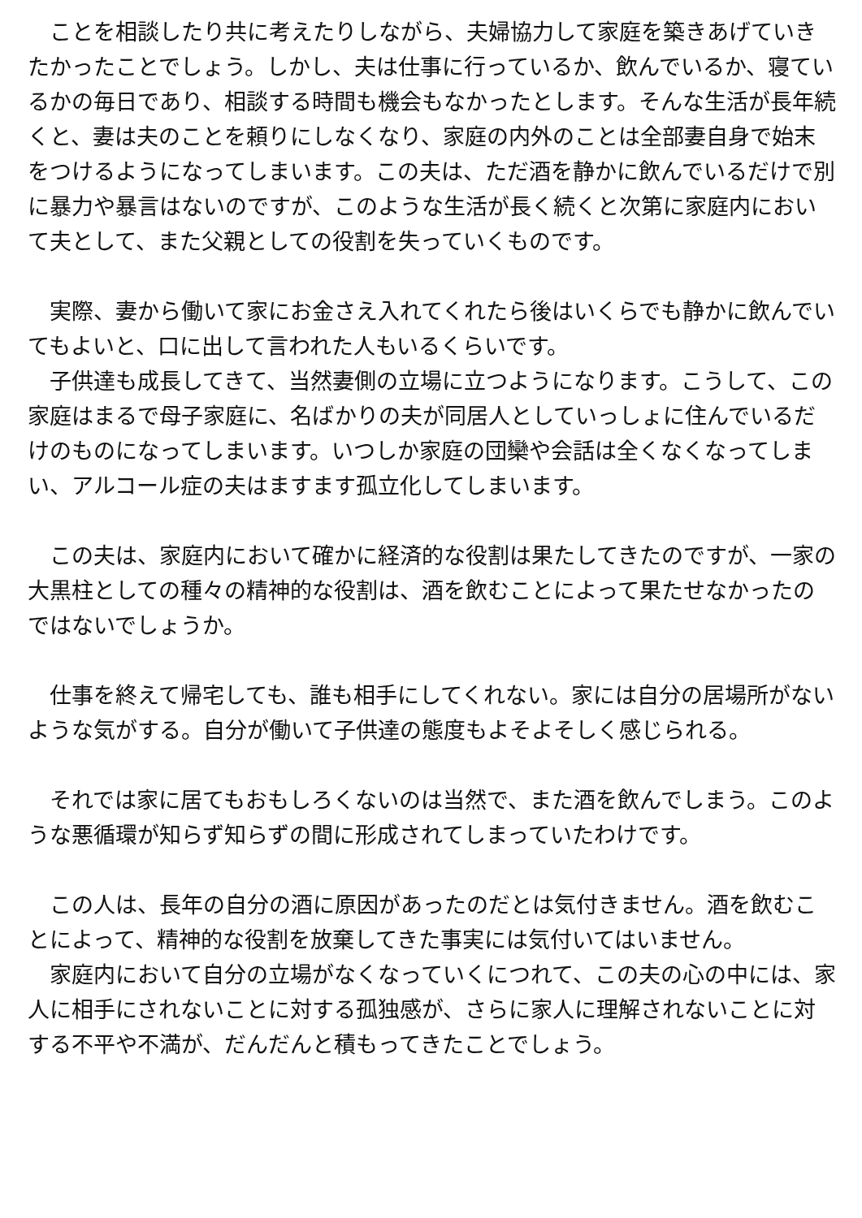ことを相談したり共に考えたりしながら、夫婦協力して家庭を築きあげていきたかったことでしょう。しかし、夫は仕事に行っているか、飲んでいるか、寝ているかの毎日であり、相談する時間も機会もなかったとします。そんな生活が長年続くと、妻は夫のことを頼りにしなくなり、家庭の内外のことは全部妻自身で始末をつけるようになってしまいます。この夫は、ただ酒を静かに飲んでいるだけで別に暴力や暴言はないのですが、このような生活が長く続くと次第に家庭内において夫として、また父親としての役割を失っていくものです。
　実際、妻から働いて家にお金さえ入れてくれたら後はいくらでも静かに飲んでいてもよいと、口に出して言われた人もいるくらいです。
　子供達も成長してきて、当然妻側の立場に立つようになります。こうして、この家庭はまるで母子家庭に、名ばかりの夫が同居人としていっしょに住んでいるだけのものになってしまいます。いつしか家庭の団欒や会話は全くなくなってしまい、アルコール症の夫はますます孤立化してしまいます。
　この夫は、家庭内において確かに経済的な役割は果たしてきたのですが、一家の大黒柱としての種々の精神的な役割は、酒を飲むことによって果たせなかったのではないでしょうか。
　仕事を終えて帰宅しても、誰も相手にしてくれない。家には自分の居場所がないような気がする。自分が働いて子供達の態度もよそよそしく感じられる。
　それでは家に居てもおもしろくないのは当然で、また酒を飲んでしまう。このような悪循環が知らず知らずの間に形成されてしまっていたわけです。
　この人は、長年の自分の酒に原因があったのだとは気付きません。酒を飲むことによって、精神的な役割を放棄してきた事実には気付いてはいません。
　家庭内において自分の立場がなくなっていくにつれて、この夫の心の中には、家人に相手にされないことに対する孤独感が、さらに家人に理解されないことに対する不平や不満が、だんだんと積もってきたことでしょう。